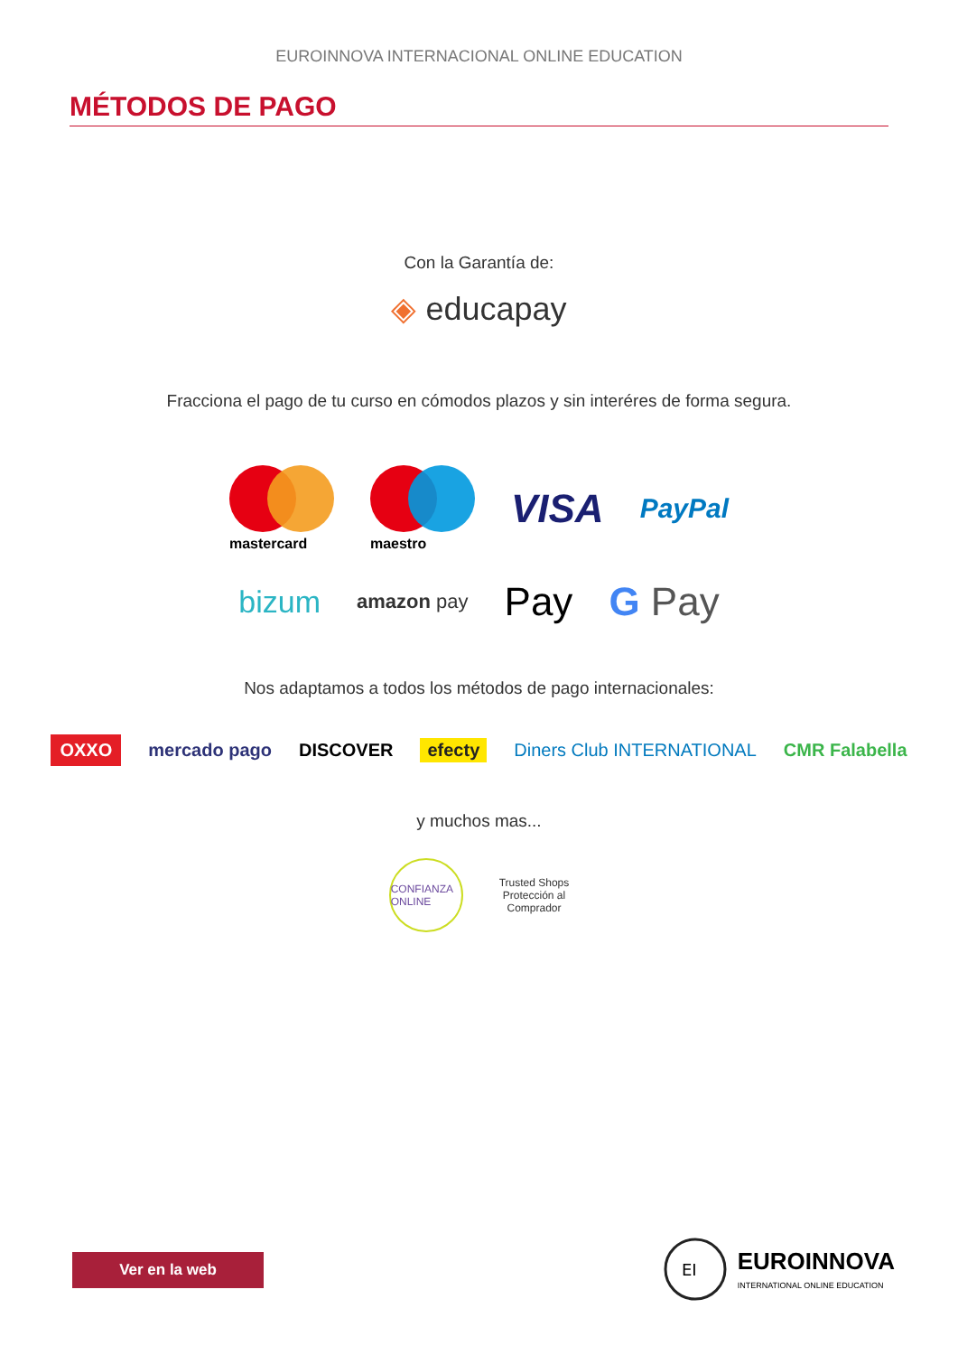EUROINNOVA INTERNACIONAL ONLINE EDUCATION
MÉTODOS DE PAGO
Con la Garantía de:
◈ educapay
Fracciona el pago de tu curso en cómodos plazos y sin interéres de forma segura.
mastercard
maestro VISA PayPal
bizum amazon pay Pay G Pay
Nos adaptamos a todos los métodos de pago internacionales:
OXXO mercado pago DISCOVER efecty Diners Club INTERNATIONAL CMR Falabella
y muchos mas...
CONFIANZA ONLINE Trusted Shops
Protección al
Comprador
Ver en la web
EI
EUROINNOVA
INTERNATIONAL ONLINE EDUCATION